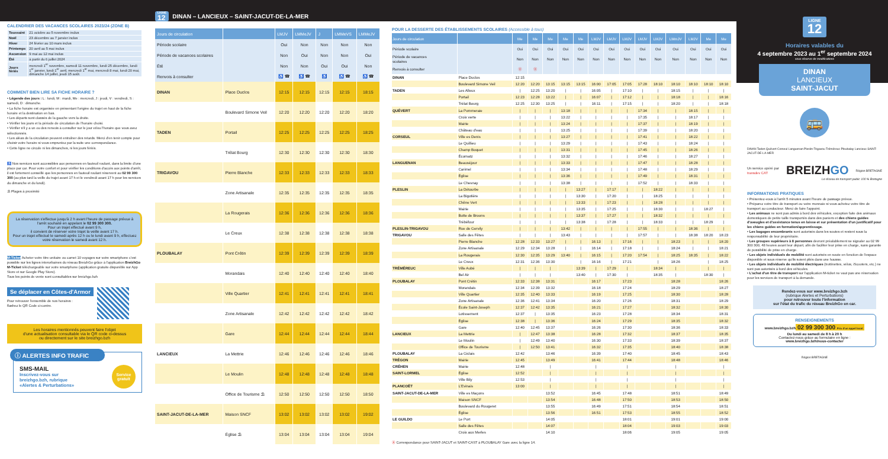CALENDRIER DES VACANCES SCOLAIRES 2023/24 (ZONE B)
| Toussaint | 21 octobre au 5 novembre inclus |
| Noël | 23 décembre au 7 janvier inclus |
| Hiver | 24 février au 10 mars inclus |
| Printemps | 20 avril au 5 mai inclus |
| Ascension | 9 mai au 12 mai inclus |
| Été | à partir du 6 juillet 2024 |
| Jours fériés | mercredi 1<sup>er</sup> novembre, samedi 11 novembre, lundi 25 décembre, lundi 1<sup>er</sup> janvier, lundi 1<sup>er</sup> avril, mercredi 1<sup>er</sup> mai, mercredi 8 mai, lundi 20 mai, dimanche 14 juillet, jeudi 15 août. |
COMMENT BIEN LIRE SA FICHE HORAIRE ?
• Légende des jours : L : lundi, M : mardi, Me : mercredi, J : jeudi, V : vendredi, S : samedi, D : dimanche.
• La fiche horaire est organisée en présentant l'origine du trajet en haut de la fiche horaire et la destination en bas.
• Les départs sont classés de la gauche vers la droite.
• Vérifier les jours et la période de circulation de l'horaire choisi.
• Vérifier s'il y a un ou des renvois à consulter sur le jour et/ou l'horaire que vous avez sélectionnés.
• Les aléas de la circulation peuvent entraîner des retards. Merci d'en tenir compte pour choisir votre horaire si vous empruntez par la suite une correspondance.
• Cette ligne ne circule ni les dimanches, ni les jours fériés.
♿ Nos services sont accessibles aux personnes en fauteuil roulant, dans la limite d'une place par car. Pour votre confort et pour vérifier les conditions d'accès aux points d'arrêt, il est fortement conseillé que les personnes en fauteuil roulant réservent au 02 99 300 300 (au plus tard la veille du trajet avant 17 h et le vendredi avant 17 h pour les services du dimanche et du lundi).
⛱ Plages à proximité
La réservation s'effectue jusqu'à 2 h avant l'heure de passage prévue à l'arrêt souhaité en appelant le 02 99 300 300.
Pour un trajet effectué avant 9 h,
il convient de réserver votre trajet la veille avant 17 h.
Pour un trajet effectué le samedi après 12 h ou le lundi avant 9 h, effectuez votre réservation le samedi avant 12 h.
M-Ticket Acheter votre titre unitaire ou carnet 10 voyages sur votre smartphone c'est possible sur les lignes interurbaines du réseau BreizhGo grâce à l'application BreizhGo M-Ticket téléchargeable sur votre smartphone (application gratuite disponible sur App Store et sur Google Play Store).
Tous les points de vente sont consultables sur breizhgo.bzh
Se déplacer en Côtes-d'Armor
Pour retrouver l'ensemble de nos horaires :
flashez le QR Code ci-contre.
Les horaires mentionnés peuvent faire l'objet
d'une actualisation consultable via le QR code ci-dessus
ou directement sur le site breizhgo.bzh
ⓘ ALERTES INFO TRAFIC
SMS-MAIL
Inscrivez-vous sur
breizhgo.bzh, rubrique
«Alertes & Perturbations»
Service gratuit
LIGNE
12 DINAN – LANCIEUX – SAINT-JACUT-DE-LA-MER
| Jours de circulation | | LMJV | LMMeJV | J | LMMeVS | LMMeJV |
| --- | --- | --- | --- | --- | --- | --- |
| Période scolaire | | Oui | Non | Non | Non | Non |
| Période de vacances scolaires | | Non | Oui | Non | Non | Oui |
| Été | | Non | Non | Oui | Oui | Non |
| Renvois à consulter | | ♿ ☎ | ♿ ☎ | ♿ | ♿ ☎ | ♿ ☎ |
| DINAN | Place Duclos | 12:15 | 12:15 | 12:15 | 12:15 | 18:15 |
| | Boulevard Simone Veil | 12:20 | 12:20 | 12:20 | 12:20 | 18:20 |
| TADEN | Portail | 12:25 | 12:25 | 12:25 | 12:25 | 18:25 |
| | Trélat Bourg | 12:30 | 12:30 | 12:30 | 12:30 | 18:30 |
| TRIGAVOU | Pierre Blanche | 12:33 | 12:33 | 12:33 | 12:33 | 18:33 |
| | Zone Artisanale | 12:35 | 12:35 | 12:35 | 12:35 | 18:35 |
| | La Rougerais | 12:36 | 12:36 | 12:36 | 12:36 | 18:36 |
| | Le Creux | 12:38 | 12:38 | 12:38 | 12:38 | 18:38 |
| PLOUBALAY | Pont Crétin | 12:39 | 12:39 | 12:39 | 12:39 | 18:39 |
| | Morandais | 12:40 | 12:40 | 12:40 | 12:40 | 18:40 |
| | Ville Quartier | 12:41 | 12:41 | 12:41 | 12:41 | 18:41 |
| | Zone Artisanale | 12:42 | 12:42 | 12:42 | 12:42 | 18:42 |
| | Gare | 12:44 | 12:44 | 12:44 | 12:44 | 18:44 |
| LANCIEUX | La Mettrie | 12:46 | 12:46 | 12:46 | 12:46 | 18:46 |
| | Le Moulin | 12:48 | 12:48 | 12:48 | 12:48 | 18:48 |
| | Office de Tourisme ⛱ | 12:50 | 12:50 | 12:50 | 12:50 | 18:50 |
| SAINT-JACUT-DE-LA-MER | Maison SNCF | 13:02 | 13:02 | 13:02 | 13:02 | 19:02 |
| | Église ⛱ | 13:04 | 13:04 | 13:04 | 13:04 | 19:04 |
POUR LA DESSERTE DES ÉTABLISSEMENTS SCOLAIRES (Accessible à tous)
| Jours de circulation | | Me | Me | Me | Me | Me | LMJV | LMJV | LMJV | LMJV | LMJV | LMmJV | LMJV | Me | Me |
| --- | --- | --- | --- | --- | --- | --- | --- | --- | --- | --- | --- | --- | --- | --- | --- |
| Période scolaire | | Oui | Oui | Oui | Oui | Oui | Oui | Oui | Oui | Oui | Oui | Oui | Oui | Oui | Oui |
| Période de vacances scolaires | | Non | Non | Non | Non | Non | Non | Non | Non | Non | Non | Non | Non | Non | Non |
| Renvois à consulter | | Ⓐ | Ⓐ | | | | | | | | | | | | |
| DINAN | Place Duclos | 12:15 | | | | | | | | | | | | | |
| | Boulevard Simone Veil | 12:20 | 12:20 | 13:15 | 13:15 | 13:15 | 16:00 | 17:05 | 17:05 | 17:28 | 18:10 | 18:10 | 18:10 | 18:10 | 18:10 |
| TADEN | Les Alleux | / | 12:25 | 13:20 | / | / | 16:05 | / | 17:10 | / | / | 18:15 | / | / | / |
| | Portail | 12:23 | 12:28 | 13:22 | / | / | 16:07 | / | 17:12 | / | / | 18:18 | / | / | 18:16 |
| | Trélat Bourg | 12:25 | 12:30 | 13:25 | / | / | 16:11 | / | 17:15 | / | / | 18:20 | / | / | 18:18 |
| QUÉVERT | La Pommeraie | / | / | / | 13:18 | / | / | / | / | 17:34 | / | / | 18:15 | / | / |
| | Croix verte | / | / | / | 13:22 | / | / | / | / | 17:35 | / | / | 18:17 | / | / |
| | Mairie | / | / | / | 13:24 | / | / | / | / | 17:37 | / | / | 18:19 | / | / |
| | Château d'eau | / | / | / | 13:25 | / | / | / | / | 17:39 | / | / | 18:20 | / | / |
| CORSEUL | Ville es Denis | / | / | / | 13:27 | / | / | / | / | 17:41 | / | / | 18:22 | / | / |
| | Le Quillieu | / | / | / | 13:29 | / | / | / | / | 17:43 | / | / | 18:24 | / | / |
| | Champ Boquet | / | / | / | 13:31 | / | / | / | / | 17:45 | / | / | 18:26 | / | / |
| | Écomatz | / | / | / | 13:32 | / | / | / | / | 17:46 | / | / | 18:27 | / | / |
| LANGUENAN | Beauséjour | / | / | / | 13:33 | / | / | / | / | 17:47 | / | / | 18:28 | / | / |
| | Carimel | / | / | / | 13:34 | / | / | / | / | 17:48 | / | / | 18:29 | / | / |
| | Église | / | / | / | 13:36 | / | / | / | / | 17:49 | / | / | 18:31 | / | / |
| | Le Chesnay | / | / | / | 13:38 | / | / | / | / | 17:52 | / | / | 18:33 | / | / |
| PLESLIN | La Détourbe | / | / | / | / | 13:27 | / | 17:17 | / | / | 18:22 | / | / | / | / |
| | La Bigotière | / | / | / | / | 13:30 | / | 17:20 | / | / | 18:25 | / | / | / | / |
| | Chêne Vert | / | / | / | / | 13:33 | / | 17:23 | / | / | 18:28 | / | / | / | / |
| | Mairie | / | / | / | / | 13:35 | / | 17:25 | / | / | 18:30 | / | / | 18:27 | / |
| | Butte de Broons | / | / | / | / | 13:37 | / | 17:27 | / | / | 18:32 | / | / | / | / |
| | Trébéfour | / | / | / | / | 13:38 | / | 17:28 | / | / | 18:33 | / | / | 18:29 | / |
| PLESLIN-TRIGAVOU | Rue de Gervily | / | / | / | 13:42 | / | / | / | / | 17:55 | / | / | 18:36 | / | / |
| TRIGAVOU | Salle des Fêtes | / | / | / | 13:43 | / | / | / | / | 17:57 | / | / | 18:38 | 18:20 | 18:23 |
| | Pierre Blanche | 12:28 | 12:33 | 13:27 | / | / | 16:13 | / | 17:16 | / | / | 18:23 | / | / | 18:20 |
| | Zone Artisanale | 12:29 | 12:34 | 13:28 | / | / | 16:14 | / | 17:18 | / | / | 18:24 | / | / | 18:21 |
| | La Rougerais | 12:30 | 12:35 | 13:29 | 13:40 | / | 16:15 | / | 17:20 | 17:54 | / | 18:25 | 18:35 | / | 18:22 |
| | Le Creux | 12:31 | 12:36 | 13:30 | | / | 16:16 | / | 17:21 | | / | 18:26 | | / | 18:25 |
| TRÉMÉREUC | Ville Aubé | / | / | / | | 13:39 | / | 17:29 | / | | 18:34 | / | | / | / |
| | Bel Air | / | / | / | | 13:40 | / | 17:30 | / | | 18:35 | / | | 18:30 | / |
| PLOUBALAY | Pont Crétin | 12:33 | 12:38 | 13:31 | | | 16:17 | | 17:23 | | | 18:28 | | | 18:26 |
| | Morandais | 12:34 | 12:39 | 13:32 | | | 16:18 | | 17:24 | | | 18:29 | | | 18:27 |
| | Ville Quartier | 12:35 | 12:40 | 13:33 | | | 16:19 | | 17:25 | | | 18:30 | | | 18:28 |
| | Zone Artisanale | 12:36 | 12:41 | 13:34 | | | 16:20 | | 17:26 | | | 18:31 | | | 18:29 |
| | École Saint-Joseph | 12:37 | 12:42 | 13:35 | | | 16:21 | | 17:27 | | | 18:32 | | | 18:30 |
| | Lotissement | 12:37 | / | 13:35 | | | 16:23 | | 17:28 | | | 18:34 | | | 18:31 |
| | Église | 12:38 | / | 13:36 | | | 16:24 | | 17:29 | | | 18:35 | | | 18:32 |
| | Gare | 12:40 | 12:45 | 13:37 | | | 16:26 | | 17:30 | | | 18:36 | | | 18:33 |
| LANCIEUX | La Mettrie | / | 12:47 | 13:38 | | | 16:28 | | 17:32 | | | 18:37 | | | 18:35 |
| | Le Moulin | / | 12:49 | 13:40 | | | 16:30 | | 17:33 | | | 18:39 | | | 18:37 |
| | Office de Tourisme | / | 12:50 | 13:41 | | | 16:32 | | 17:35 | | | 18:40 | | | 18:38 |
| PLOUBALAY | La Giclais | 12:42 | | 13:46 | | | 16:39 | | 17:40 | | | 18:45 | | | 18:43 |
| TRÉGON | Mairie | 12:45 | | 13:49 | | | 16:41 | | 17:44 | | | 18:48 | | | 18:46 |
| CRÉHEN | Mairie | 12:48 | | / | | | / | | / | | | / | | | / |
| SAINT-LORMEL | Église | 12:52 | | / | | | / | | / | | | / | | | / |
| | Ville Bily | 12:53 | | / | | | / | | / | | | / | | | / |
| PLANCOËT | L'Evinais | 13:00 | | / | | | / | | / | | | / | | | / |
| SAINT-JACUT-DE-LA-MER | Ville es Maçons | | | 13:52 | | | 16:45 | | 17:48 | | | 18:51 | | | 18:49 |
| | Maison SNCF | | | 13:54 | | | 16:48 | | 17:50 | | | 18:53 | | | 18:50 |
| | Boulevard du Rougeret | | | 13:55 | | | 16:49 | | 17:51 | | | 18:54 | | | 18:51 |
| | Église | | | 13:56 | | | 16:51 | | 17:53 | | | 18:55 | | | 18:52 |
| LE GUILDO | Le Port | | | 14:05 | | | | | 18:01 | | | 19:01 | | | 19:00 |
| | Salle des Fêtes | | | 14:07 | | | | | 18:04 | | | 19:03 | | | 19:03 |
| | Croix aux Merles | | | 14:10 | | | | | 18:06 | | | 19:05 | | | 19:05 |
Ⓐ Correspondance pour SAINT-JACUT et SAINT-CAST à PLOUBALAY Gare avec la ligne 14.
LIGNE 12
Horaires valables du
4 septembre 2023 au 1<sup>er</sup> septembre 2024
sous réserve de modifications
DINAN
LANCIEUX
SAINT-JACUT
🚌
DINAN Taden Quévert Corseul Languenan Pleslin-Trigavou Tréméreuc Ploubalay Lancieux SAINT-JACUT-DE-LA-MER
Un service opéré par
transdev CAT
BREIZHGO
Région BRETAGNE
Le réseau de transport public 100 % Bretagne
INFORMATIONS PRATIQUES
• Présentez-vous à l'arrêt 5 minutes avant l'heure de passage prévue.
• Préparez votre titre de transport ou votre monnaie si vous achetez votre titre de transport au conducteur. Merci de faire l'appoint.
• Les animaux ne sont pas admis à bord des véhicules, exception faite des animaux domestiques de petite taille transportés dans des paniers et des chiens guides d'aveugles et d'assistance tenus en laisse et sur présentation d'un justificatif pour les chiens guides en formation/apprentissage.
• Les bagages encombrants sont autorisés dans les soutes et restent sous la responsabilité de leur propriétaire.
• Les groupes supérieurs à 8 personnes devront préalablement se signaler au 02 99 300 300, 48 heures avant leur départ, afin de faciliter leur prise en charge, sans garantie de possibilité de prise en charge.
• Les objets individuels de mobilité sont autorisés en soute en fonction de l'espace disponible et sous réserve qu'ils soient pliés dans une housse.
• Les objets individuels de mobilité électriques (trottinettes, vélos, iScooters, etc.) ne sont pas autorisés à bord des véhicules.
• L'achat d'un titre de transport sur l'application M-ticket ne vaut pas une réservation pour les services de transport à la demande.
Rendez-vous sur www.breizhgo.bzh
(rubrique Alertes et Perturbations)
pour retrouver toute l'information
sur l'état du trafic du réseau BreizhGo en car.
RENSEIGNEMENTS
www.breizhgo.bzh
02 99 300 300 Prix d'un appel local
Du lundi au samedi de 8 h à 20 h
Contactez-nous grâce au formulaire en ligne :
www.breizhgo.bzh/nous-contacter
Région BRETAGNE